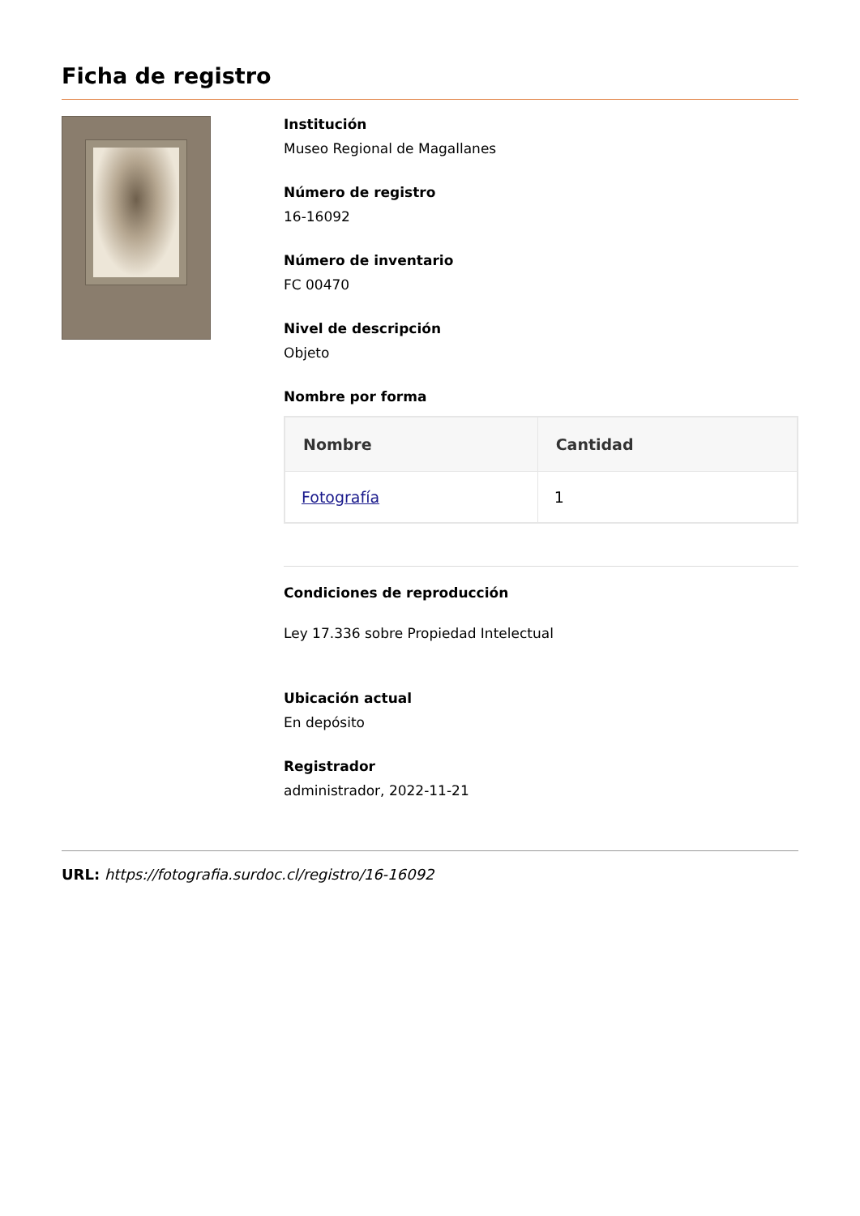Ficha de registro
Institución
Museo Regional de Magallanes
Número de registro
16-16092
Número de inventario
FC 00470
Nivel de descripción
Objeto
Nombre por forma
| Nombre | Cantidad |
| --- | --- |
| Fotografía | 1 |
Condiciones de reproducción
Ley 17.336 sobre Propiedad Intelectual
Ubicación actual
En depósito
Registrador
administrador, 2022-11-21
URL: https://fotografia.surdoc.cl/registro/16-16092